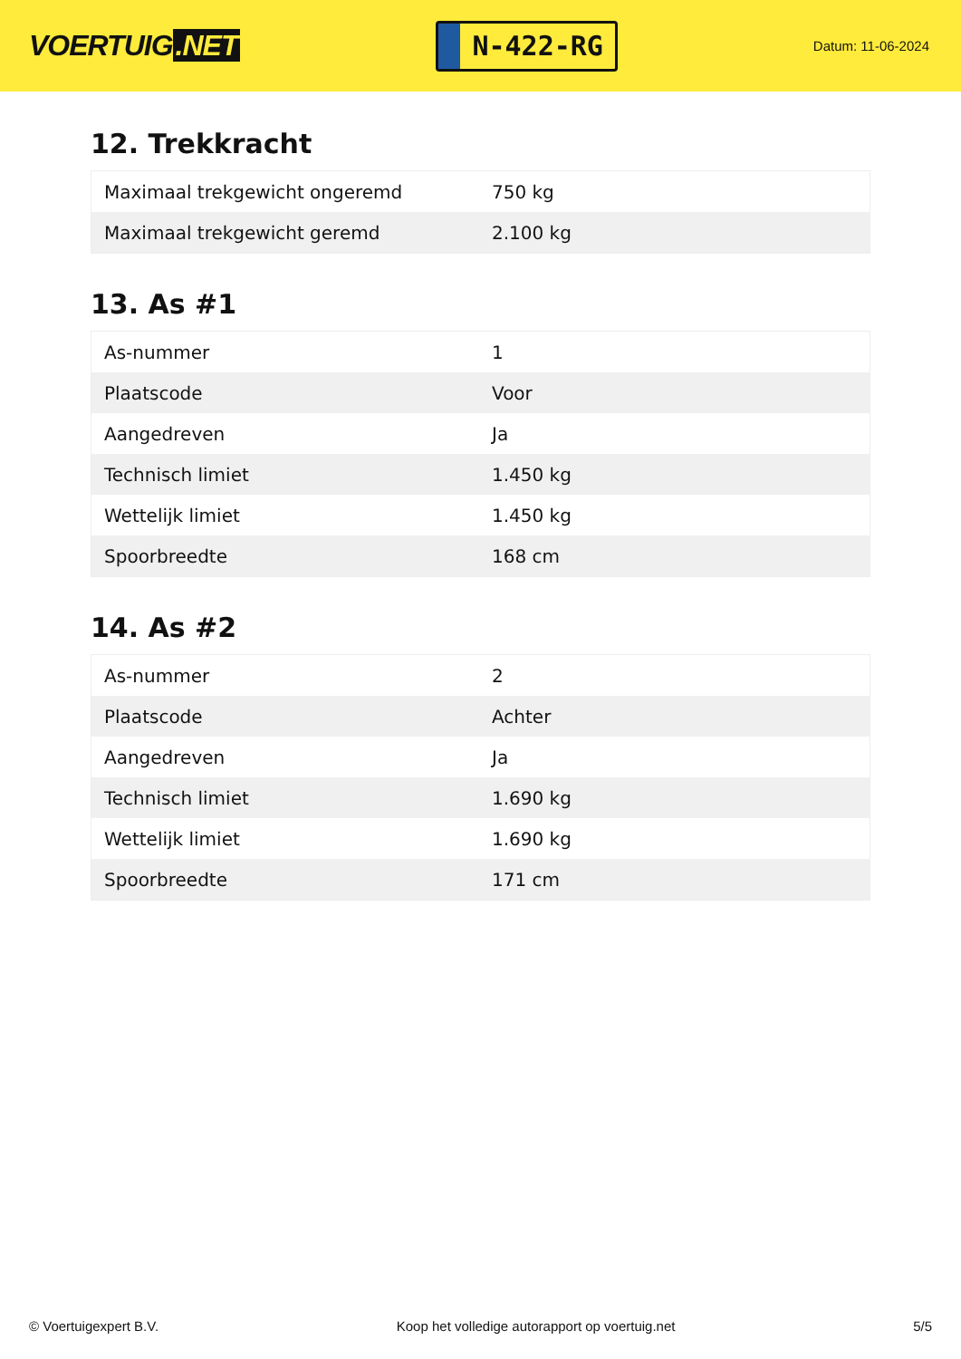VOERTUIG.NET
N-422-RG
Datum: 11-06-2024
12. Trekkracht
| Maximaal trekgewicht ongeremd | 750 kg |
| Maximaal trekgewicht geremd | 2.100 kg |
13. As #1
| As-nummer | 1 |
| Plaatscode | Voor |
| Aangedreven | Ja |
| Technisch limiet | 1.450 kg |
| Wettelijk limiet | 1.450 kg |
| Spoorbreedte | 168 cm |
14. As #2
| As-nummer | 2 |
| Plaatscode | Achter |
| Aangedreven | Ja |
| Technisch limiet | 1.690 kg |
| Wettelijk limiet | 1.690 kg |
| Spoorbreedte | 171 cm |
© Voertuigexpert B.V. Koop het volledige autorapport op voertuig.net 5/5